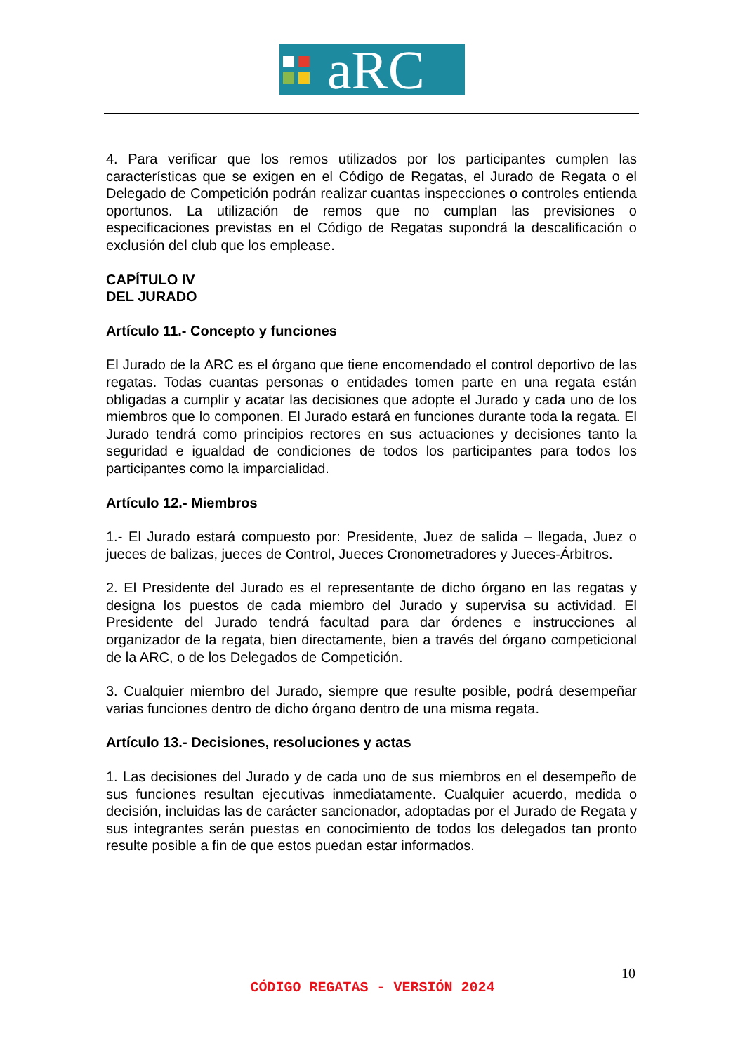aRC
4. Para verificar que los remos utilizados por los participantes cumplen las características que se exigen en el Código de Regatas, el Jurado de Regata o el Delegado de Competición podrán realizar cuantas inspecciones o controles entienda oportunos. La utilización de remos que no cumplan las previsiones o especificaciones previstas en el Código de Regatas supondrá la descalificación o exclusión del club que los emplease.
CAPÍTULO IV
DEL JURADO
Artículo 11.- Concepto y funciones
El Jurado de la ARC es el órgano que tiene encomendado el control deportivo de las regatas. Todas cuantas personas o entidades tomen parte en una regata están obligadas a cumplir y acatar las decisiones que adopte el Jurado y cada uno de los miembros que lo componen. El Jurado estará en funciones durante toda la regata. El Jurado tendrá como principios rectores en sus actuaciones y decisiones tanto la seguridad e igualdad de condiciones de todos los participantes para todos los participantes como la imparcialidad.
Artículo 12.- Miembros
1.- El Jurado estará compuesto por: Presidente, Juez de salida – llegada, Juez o jueces de balizas, jueces de Control, Jueces Cronometradores y Jueces-Árbitros.
2. El Presidente del Jurado es el representante de dicho órgano en las regatas y designa los puestos de cada miembro del Jurado y supervisa su actividad. El Presidente del Jurado tendrá facultad para dar órdenes e instrucciones al organizador de la regata, bien directamente, bien a través del órgano competicional de la ARC, o de los Delegados de Competición.
3. Cualquier miembro del Jurado, siempre que resulte posible, podrá desempeñar varias funciones dentro de dicho órgano dentro de una misma regata.
Artículo 13.- Decisiones, resoluciones y actas
1. Las decisiones del Jurado y de cada uno de sus miembros en el desempeño de sus funciones resultan ejecutivas inmediatamente. Cualquier acuerdo, medida o decisión, incluidas las de carácter sancionador, adoptadas por el Jurado de Regata y sus integrantes serán puestas en conocimiento de todos los delegados tan pronto resulte posible a fin de que estos puedan estar informados.
10
CÓDIGO REGATAS - VERSIÓN 2024